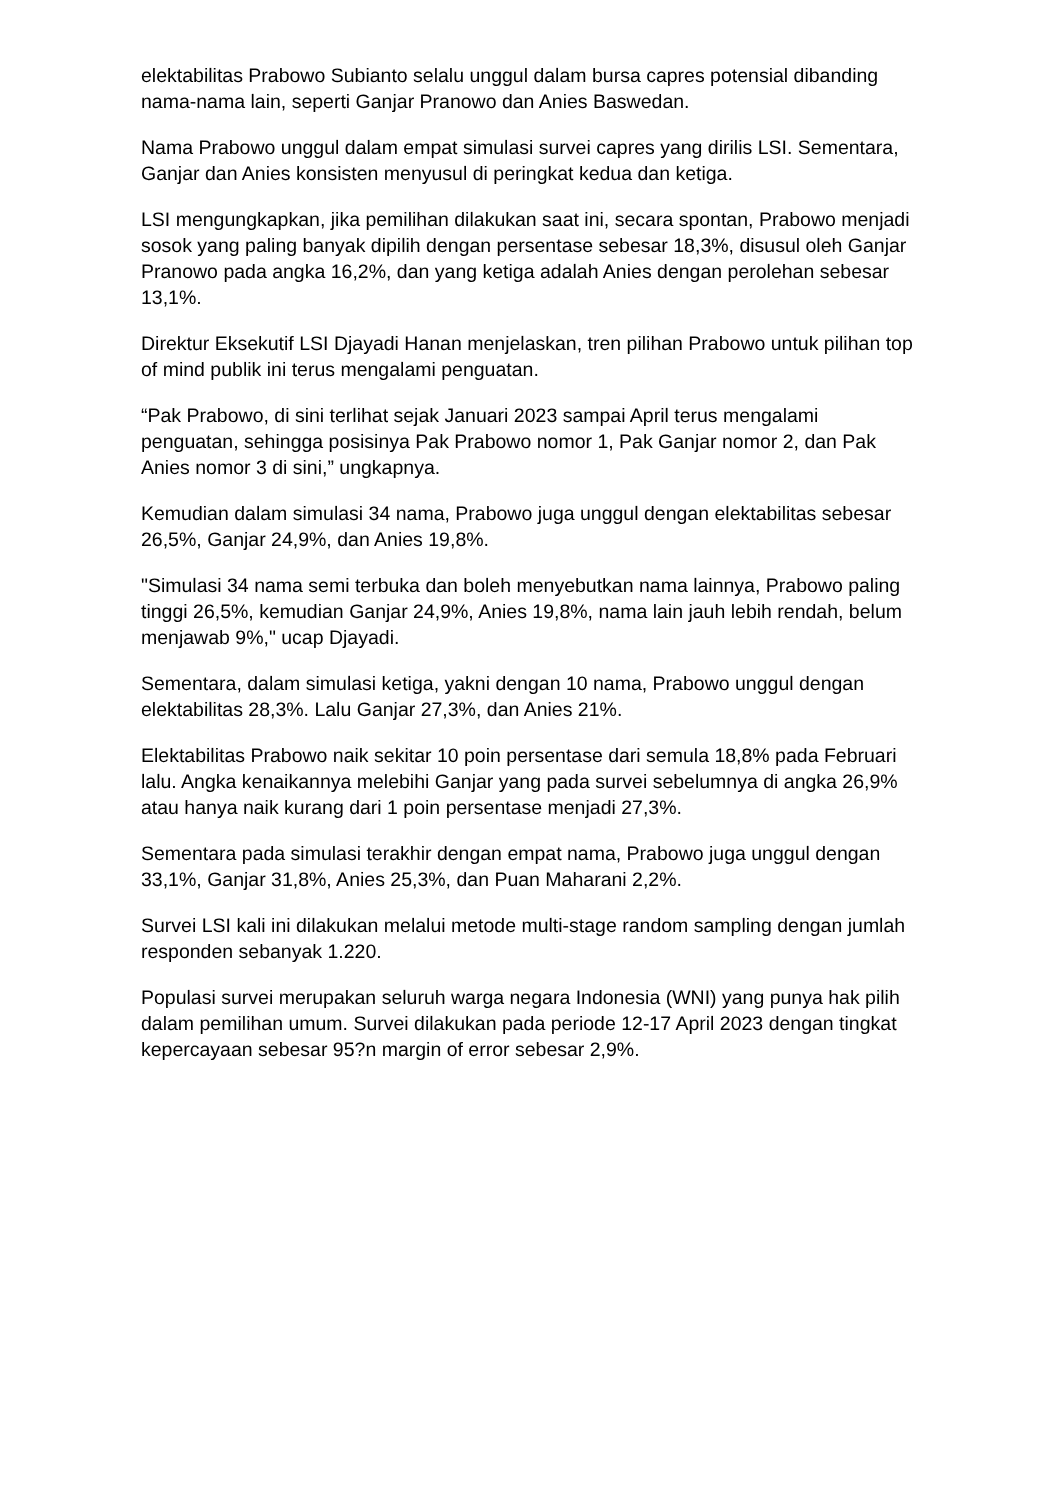elektabilitas Prabowo Subianto selalu unggul dalam bursa capres potensial dibanding nama-nama lain, seperti Ganjar Pranowo dan Anies Baswedan.
Nama Prabowo unggul dalam empat simulasi survei capres yang dirilis LSI. Sementara, Ganjar dan Anies konsisten menyusul di peringkat kedua dan ketiga.
LSI mengungkapkan, jika pemilihan dilakukan saat ini, secara spontan, Prabowo menjadi sosok yang paling banyak dipilih dengan persentase sebesar 18,3%, disusul oleh Ganjar Pranowo pada angka 16,2%, dan yang ketiga adalah Anies dengan perolehan sebesar 13,1%.
Direktur Eksekutif LSI Djayadi Hanan menjelaskan, tren pilihan Prabowo untuk pilihan top of mind publik ini terus mengalami penguatan.
“Pak Prabowo, di sini terlihat sejak Januari 2023 sampai April terus mengalami penguatan, sehingga posisinya Pak Prabowo nomor 1, Pak Ganjar nomor 2, dan Pak Anies nomor 3 di sini,” ungkapnya.
Kemudian dalam simulasi 34 nama, Prabowo juga unggul dengan elektabilitas sebesar 26,5%, Ganjar 24,9%, dan Anies 19,8%.
"Simulasi 34 nama semi terbuka dan boleh menyebutkan nama lainnya, Prabowo paling tinggi 26,5%, kemudian Ganjar 24,9%, Anies 19,8%, nama lain jauh lebih rendah, belum menjawab 9%," ucap Djayadi.
Sementara, dalam simulasi ketiga, yakni dengan 10 nama, Prabowo unggul dengan elektabilitas 28,3%. Lalu Ganjar 27,3%, dan Anies 21%.
Elektabilitas Prabowo naik sekitar 10 poin persentase dari semula 18,8% pada Februari lalu. Angka kenaikannya melebihi Ganjar yang pada survei sebelumnya di angka 26,9% atau hanya naik kurang dari 1 poin persentase menjadi 27,3%.
Sementara pada simulasi terakhir dengan empat nama, Prabowo juga unggul dengan 33,1%, Ganjar 31,8%, Anies 25,3%, dan Puan Maharani 2,2%.
Survei LSI kali ini dilakukan melalui metode multi-stage random sampling dengan jumlah responden sebanyak 1.220.
Populasi survei merupakan seluruh warga negara Indonesia (WNI) yang punya hak pilih dalam pemilihan umum. Survei dilakukan pada periode 12-17 April 2023 dengan tingkat kepercayaan sebesar 95?n margin of error sebesar 2,9%.